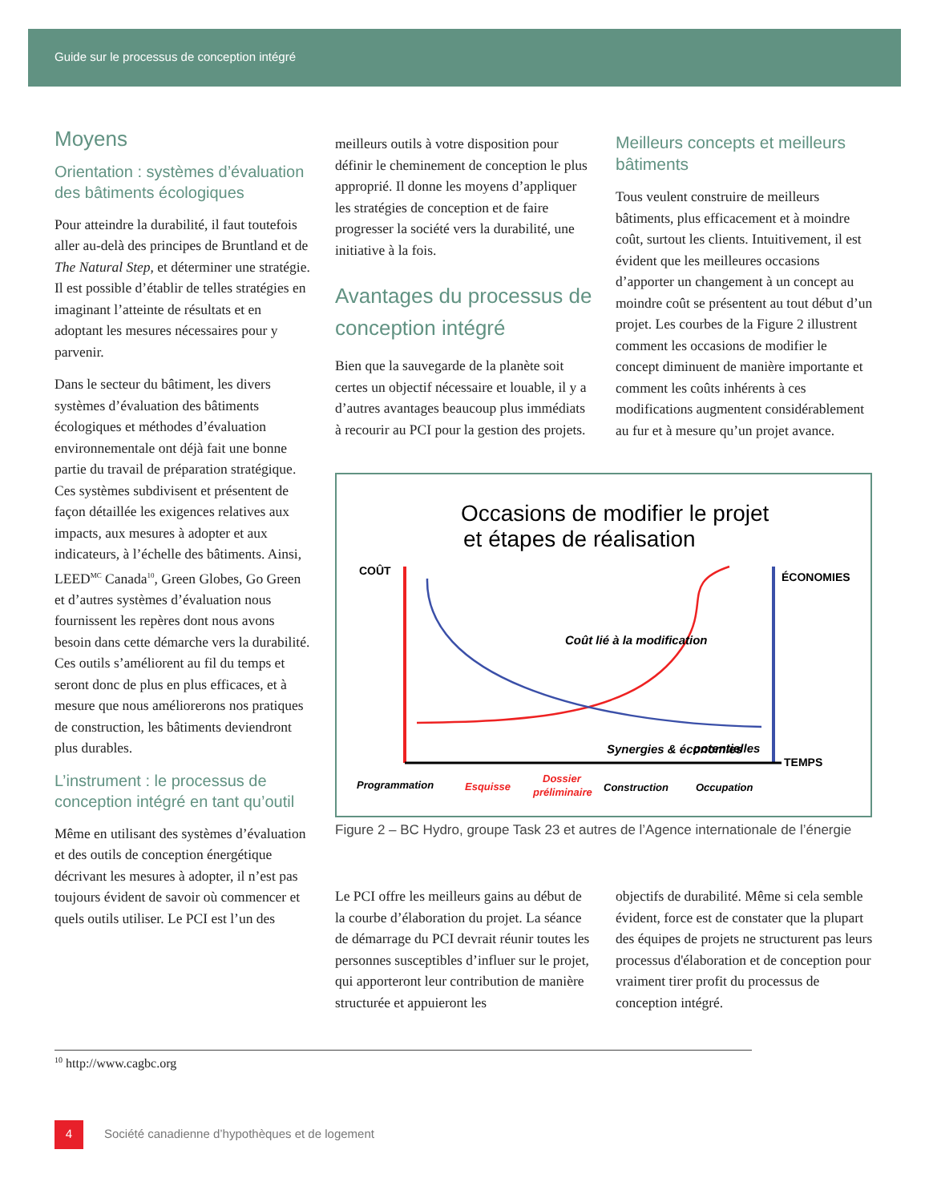Guide sur le processus de conception intégré
Moyens
Orientation : systèmes d’évaluation des bâtiments écologiques
Pour atteindre la durabilité, il faut toutefois aller au-delà des principes de Bruntland et de The Natural Step, et déterminer une stratégie. Il est possible d’établir de telles stratégies en imaginant l’atteinte de résultats et en adoptant les mesures nécessaires pour y parvenir.
Dans le secteur du bâtiment, les divers systèmes d’évaluation des bâtiments écologiques et méthodes d’évaluation environnementale ont déjà fait une bonne partie du travail de préparation stratégique. Ces systèmes subdivisent et présentent de façon détaillée les exigences relatives aux impacts, aux mesures à adopter et aux indicateurs, à l’échelle des bâtiments. Ainsi, LEED<sup>MC</sup> Canada<sup>10</sup>, Green Globes, Go Green et d’autres systèmes d’évaluation nous fournissent les repères dont nous avons besoin dans cette démarche vers la durabilité. Ces outils s’améliorent au fil du temps et seront donc de plus en plus efficaces, et à mesure que nous améliorerons nos pratiques de construction, les bâtiments deviendront plus durables.
L’instrument : le processus de conception intégré en tant qu’outil
Même en utilisant des systèmes d’évaluation et des outils de conception énergétique décrivant les mesures à adopter, il n’est pas toujours évident de savoir où commencer et quels outils utiliser. Le PCI est l’un des
meilleurs outils à votre disposition pour définir le cheminement de conception le plus approprié. Il donne les moyens d’appliquer les stratégies de conception et de faire progresser la société vers la durabilité, une initiative à la fois.
Avantages du processus de conception intégré
Bien que la sauvegarde de la planète soit certes un objectif nécessaire et louable, il y a d’autres avantages beaucoup plus immédiats à recourir au PCI pour la gestion des projets.
Meilleurs concepts et meilleurs bâtiments
Tous veulent construire de meilleurs bâtiments, plus efficacement et à moindre coût, surtout les clients. Intuitivement, il est évident que les meilleures occasions d’apporter un changement à un concept au moindre coût se présentent au tout début d’un projet. Les courbes de la Figure 2 illustrent comment les occasions de modifier le concept diminuent de manière importante et comment les coûts inhérents à ces modifications augmentent considérablement au fur et à mesure qu’un projet avance.
Occasions de modifier le projet
et étapes de réalisation
COÛT
ÉCONOMIES
TEMPS
Coût lié à la modification
Synergies & économies
potentielles
Programmation
Esquisse
Dossier
préliminaire
Construction
Occupation
Figure 2 – BC Hydro, groupe Task 23 et autres de l’Agence internationale de l’énergie
Le PCI offre les meilleurs gains au début de la courbe d’élaboration du projet. La séance de démarrage du PCI devrait réunir toutes les personnes susceptibles d’influer sur le projet, qui apporteront leur contribution de manière structurée et appuieront les
objectifs de durabilité. Même si cela semble évident, force est de constater que la plupart des équipes de projets ne structurent pas leurs processus d'élaboration et de conception pour vraiment tirer profit du processus de conception intégré.
<sup>10</sup> http://www.cagbc.org
4 Société canadienne d’hypothèques et de logement